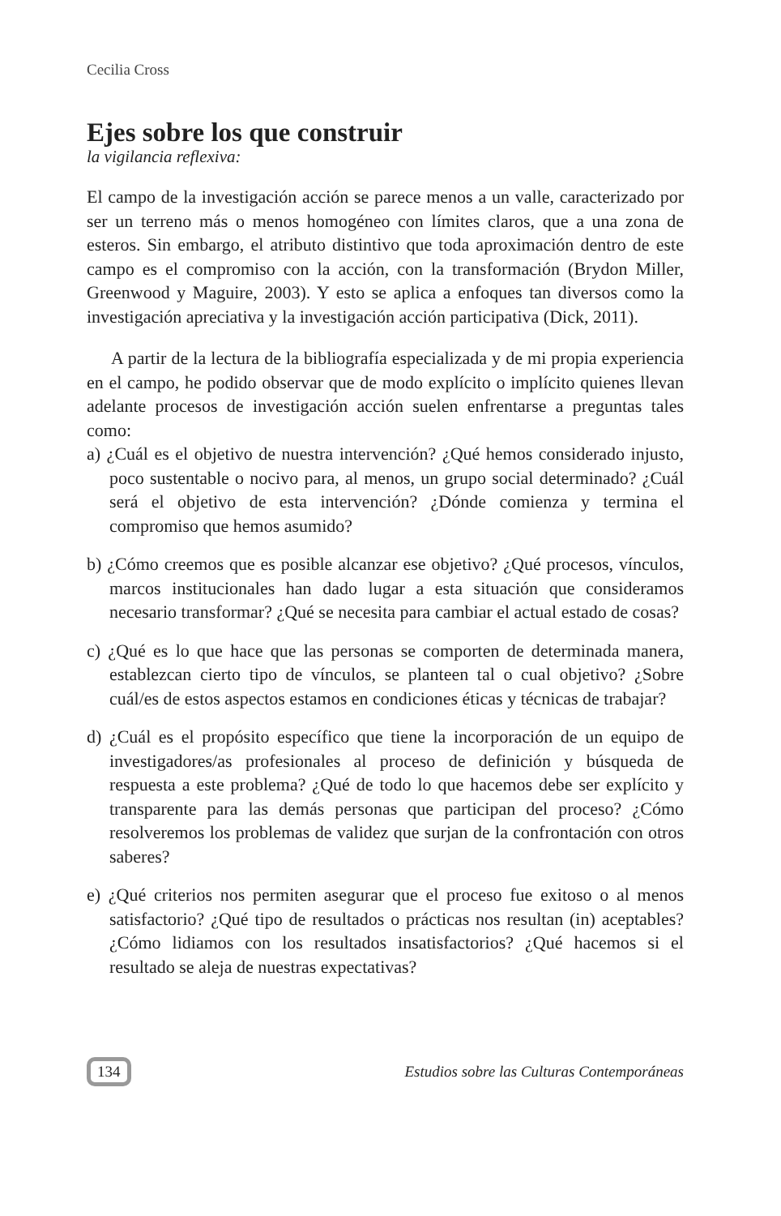Cecilia Cross
Ejes sobre los que construir
la vigilancia reflexiva:
El campo de la investigación acción se parece menos a un valle, caracterizado por ser un terreno más o menos homogéneo con límites claros, que a una zona de esteros. Sin embargo, el atributo distintivo que toda aproximación dentro de este campo es el compromiso con la acción, con la transformación (Brydon Miller, Greenwood y Maguire, 2003). Y esto se aplica a enfoques tan diversos como la investigación apreciativa y la investigación acción participativa (Dick, 2011).
A partir de la lectura de la bibliografía especializada y de mi propia experiencia en el campo, he podido observar que de modo explícito o implícito quienes llevan adelante procesos de investigación acción suelen enfrentarse a preguntas tales como:
a) ¿Cuál es el objetivo de nuestra intervención? ¿Qué hemos considerado injusto, poco sustentable o nocivo para, al menos, un grupo social determinado? ¿Cuál será el objetivo de esta intervención? ¿Dónde comienza y termina el compromiso que hemos asumido?
b) ¿Cómo creemos que es posible alcanzar ese objetivo? ¿Qué procesos, vínculos, marcos institucionales han dado lugar a esta situación que consideramos necesario transformar? ¿Qué se necesita para cambiar el actual estado de cosas?
c) ¿Qué es lo que hace que las personas se comporten de determinada manera, establezcan cierto tipo de vínculos, se planteen tal o cual objetivo? ¿Sobre cuál/es de estos aspectos estamos en condiciones éticas y técnicas de trabajar?
d) ¿Cuál es el propósito específico que tiene la incorporación de un equipo de investigadores/as profesionales al proceso de definición y búsqueda de respuesta a este problema? ¿Qué de todo lo que hacemos debe ser explícito y transparente para las demás personas que participan del proceso? ¿Cómo resolveremos los problemas de validez que surjan de la confrontación con otros saberes?
e) ¿Qué criterios nos permiten asegurar que el proceso fue exitoso o al menos satisfactorio? ¿Qué tipo de resultados o prácticas nos resultan (in) aceptables? ¿Cómo lidiamos con los resultados insatisfactorios? ¿Qué hacemos si el resultado se aleja de nuestras expectativas?
134 Estudios sobre las Culturas Contemporáneas